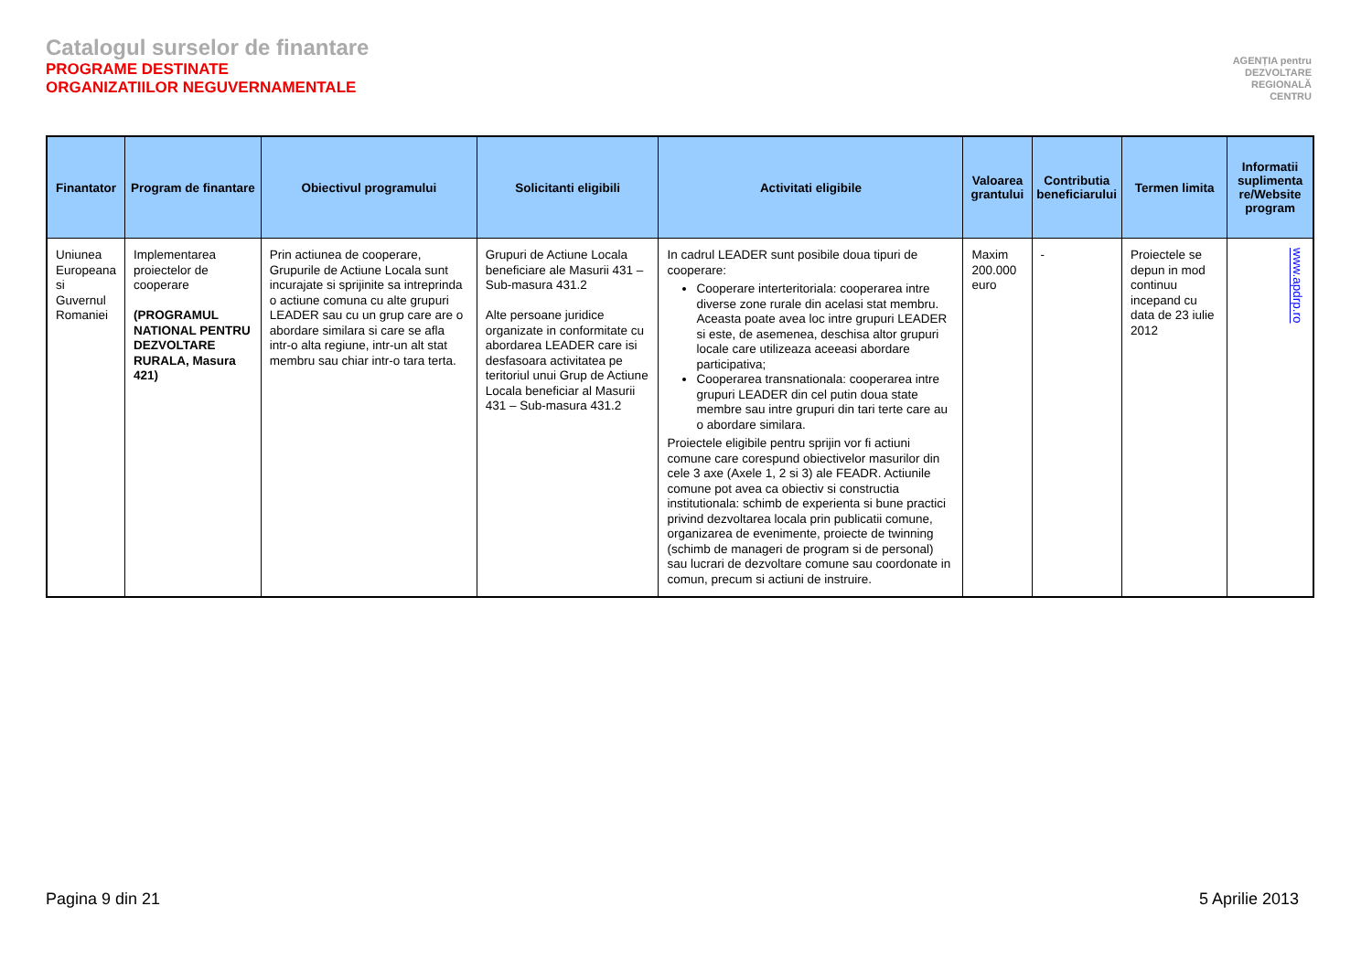Catalogul surselor de finantare
PROGRAME DESTINATE
ORGANIZATIILOR NEGUVERNAMENTALE
AGENȚIA pentru
DEZVOLTARE
REGIONALĂ
CENTRU
| Finantator | Program de finantare | Obiectivul programului | Solicitanti eligibili | Activitati eligibile | Valoarea grantului | Contributia beneficiarului | Termen limita | Informatii suplimenta re/Website program |
| --- | --- | --- | --- | --- | --- | --- | --- | --- |
| Uniunea Europeana si Guvernul Romaniei | Implementarea proiectelor de cooperare (PROGRAMUL NATIONAL PENTRU DEZVOLTARE RURALA, Masura 421) | Prin actiunea de cooperare, Grupurile de Actiune Locala sunt incurajate si sprijinite sa intreprinda o actiune comuna cu alte grupuri LEADER sau cu un grup care are o abordare similara si care se afla intr-o alta regiune, intr-un alt stat membru sau chiar intr-o tara terta. | Grupuri de Actiune Locala beneficiare ale Masurii 431 – Sub-masura 431.2 Alte persoane juridice organizate in conformitate cu abordarea LEADER care isi desfasoara activitatea pe teritoriul unui Grup de Actiune Locala beneficiar al Masurii 431 – Sub-masura 431.2 | In cadrul LEADER sunt posibile doua tipuri de cooperare: Cooperare interteritoriala: cooperarea intre diverse zone rurale din acelasi stat membru. Aceasta poate avea loc intre grupuri LEADER si este, de asemenea, deschisa altor grupuri locale care utilizeaza aceeasi abordare participativa; Cooperarea transnationala: cooperarea intre grupuri LEADER din cel putin doua state membre sau intre grupuri din tari terte care au o abordare similara. Proiectele eligibile pentru sprijin vor fi actiuni comune care corespund obiectivelor masurilor din cele 3 axe (Axele 1, 2 si 3) ale FEADR. Actiunile comune pot avea ca obiectiv si constructia institutionala: schimb de experienta si bune practici privind dezvoltarea locala prin publicatii comune, organizarea de evenimente, proiecte de twinning (schimb de manageri de program si de personal) sau lucrari de dezvoltare comune sau coordonate in comun, precum si actiuni de instruire. | Maxim 200.000 euro | - | Proiectele se depun in mod continuu incepand cu data de 23 iulie 2012 | www.apdrp.ro |
Pagina 9 din 21 5 Aprilie 2013